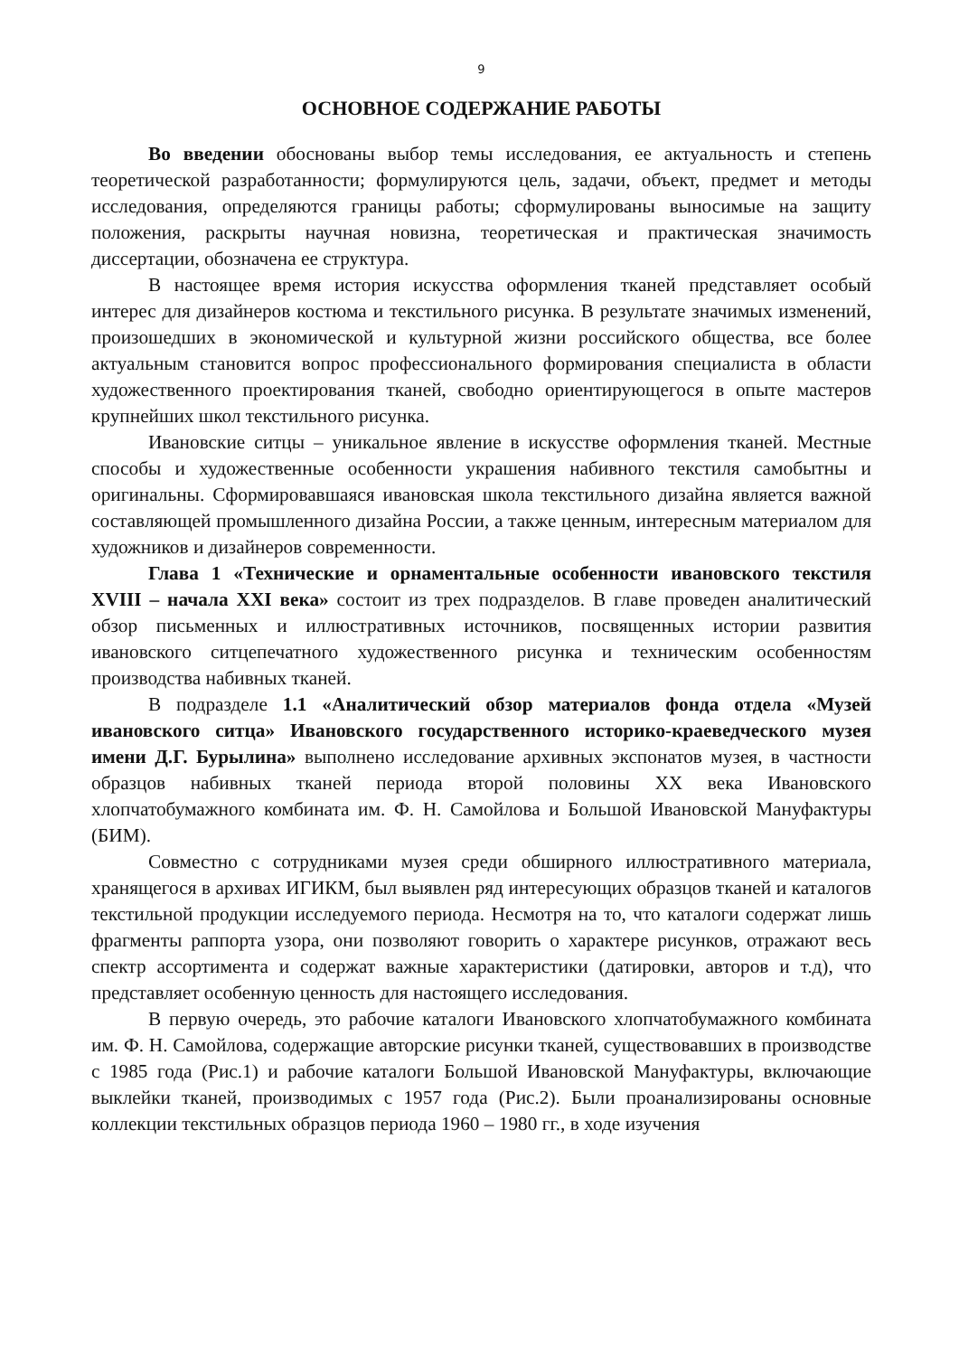9
ОСНОВНОЕ СОДЕРЖАНИЕ РАБОТЫ
Во введении обоснованы выбор темы исследования, ее актуальность и степень теоретической разработанности; формулируются цель, задачи, объект, предмет и методы исследования, определяются границы работы; сформулированы выносимые на защиту положения, раскрыты научная новизна, теоретическая и практическая значимость диссертации, обозначена ее структура.
В настоящее время история искусства оформления тканей представляет особый интерес для дизайнеров костюма и текстильного рисунка. В результате значимых изменений, произошедших в экономической и культурной жизни российского общества, все более актуальным становится вопрос профессионального формирования специалиста в области художественного проектирования тканей, свободно ориентирующегося в опыте мастеров крупнейших школ текстильного рисунка.
Ивановские ситцы – уникальное явление в искусстве оформления тканей. Местные способы и художественные особенности украшения набивного текстиля самобытны и оригинальны. Сформировавшаяся ивановская школа текстильного дизайна является важной составляющей промышленного дизайна России, а также ценным, интересным материалом для художников и дизайнеров современности.
Глава 1 «Технические и орнаментальные особенности ивановского текстиля XVIII – начала XXI века» состоит из трех подразделов. В главе проведен аналитический обзор письменных и иллюстративных источников, посвященных истории развития ивановского ситцепечатного художественного рисунка и техническим особенностям производства набивных тканей.
В подразделе 1.1 «Аналитический обзор материалов фонда отдела «Музей ивановского ситца» Ивановского государственного историко-краеведческого музея имени Д.Г. Бурылина» выполнено исследование архивных экспонатов музея, в частности образцов набивных тканей периода второй половины XX века Ивановского хлопчатобумажного комбината им. Ф. Н. Самойлова и Большой Ивановской Мануфактуры (БИМ).
Совместно с сотрудниками музея среди обширного иллюстративного материала, хранящегося в архивах ИГИКМ, был выявлен ряд интересующих образцов тканей и каталогов текстильной продукции исследуемого периода. Несмотря на то, что каталоги содержат лишь фрагменты раппорта узора, они позволяют говорить о характере рисунков, отражают весь спектр ассортимента и содержат важные характеристики (датировки, авторов и т.д), что представляет особенную ценность для настоящего исследования.
В первую очередь, это рабочие каталоги Ивановского хлопчатобумажного комбината им. Ф. Н. Самойлова, содержащие авторские рисунки тканей, существовавших в производстве с 1985 года (Рис.1) и рабочие каталоги Большой Ивановской Мануфактуры, включающие выклейки тканей, производимых с 1957 года (Рис.2). Были проанализированы основные коллекции текстильных образцов периода 1960 – 1980 гг., в ходе изучения